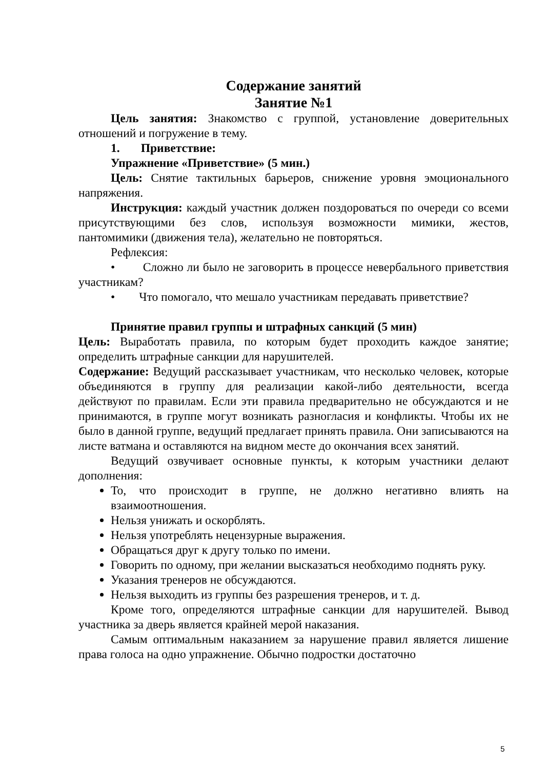Содержание занятий
Занятие №1
Цель занятия: Знакомство с группой, установление доверительных отношений и погружение в тему.
1. Приветствие:
Упражнение «Приветствие» (5 мин.)
Цель: Снятие тактильных барьеров, снижение уровня эмоционального напряжения.
Инструкция: каждый участник должен поздороваться по очереди со всеми присутствующими без слов, используя возможности мимики, жестов, пантомимики (движения тела), желательно не повторяться.
Рефлексия:
• Сложно ли было не заговорить в процессе невербального приветствия участникам?
• Что помогало, что мешало участникам передавать приветствие?
Принятие правил группы и штрафных санкций (5 мин)
Цель: Выработать правила, по которым будет проходить каждое занятие; определить штрафные санкции для нарушителей.
Содержание: Ведущий рассказывает участникам, что несколько человек, которые объединяются в группу для реализации какой-либо деятельности, всегда действуют по правилам. Если эти правила предварительно не обсуждаются и не принимаются, в группе могут возникать разногласия и конфликты. Чтобы их не было в данной группе, ведущий предлагает принять правила. Они записываются на листе ватмана и оставляются на видном месте до окончания всех занятий.
Ведущий озвучивает основные пункты, к которым участники делают дополнения:
То, что происходит в группе, не должно негативно влиять на взаимоотношения.
Нельзя унижать и оскорблять.
Нельзя употреблять нецензурные выражения.
Обращаться друг к другу только по имени.
Говорить по одному, при желании высказаться необходимо поднять руку.
Указания тренеров не обсуждаются.
Нельзя выходить из группы без разрешения тренеров, и т. д.
Кроме того, определяются штрафные санкции для нарушителей. Вывод участника за дверь является крайней мерой наказания.
Самым оптимальным наказанием за нарушение правил является лишение права голоса на одно упражнение. Обычно подростки достаточно
5